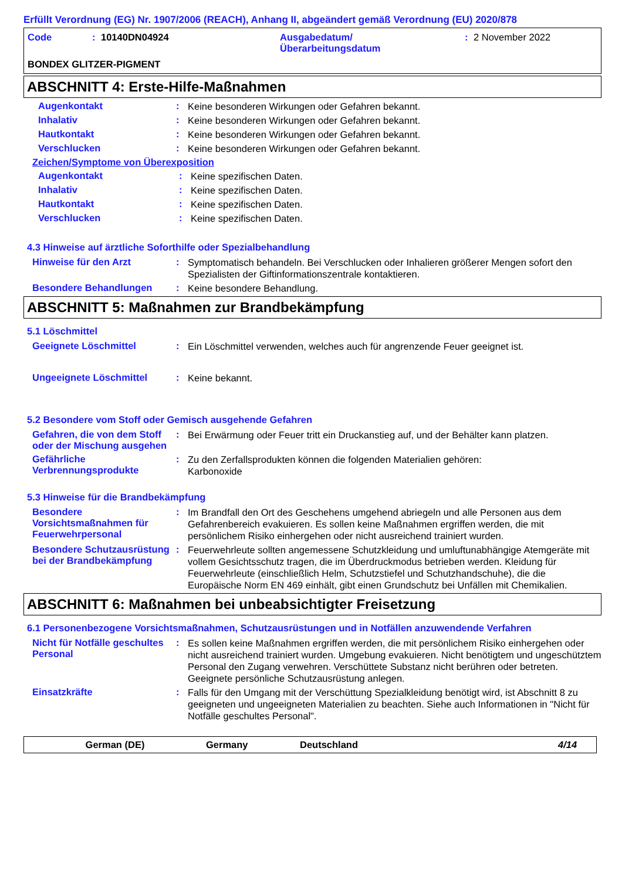Erfüllt Verordnung (EG) Nr. 1907/2006 (REACH), Anhang II, abgeändert gemäß Verordnung (EU) 2020/878
Code: 10140DN04924 Ausgabedatum/
Überarbeitungsdatum: 2 November 2022
BONDEX GLITZER-PIGMENT
ABSCHNITT 4: Erste-Hilfe-Maßnahmen
Augenkontakt: Keine besonderen Wirkungen oder Gefahren bekannt.
Inhalativ: Keine besonderen Wirkungen oder Gefahren bekannt.
Hautkontakt: Keine besonderen Wirkungen oder Gefahren bekannt.
Verschlucken: Keine besonderen Wirkungen oder Gefahren bekannt.
Zeichen/Symptome von Überexposition
Augenkontakt: Keine spezifischen Daten.
Inhalativ: Keine spezifischen Daten.
Hautkontakt: Keine spezifischen Daten.
Verschlucken: Keine spezifischen Daten.
4.3 Hinweise auf ärztliche Soforthilfe oder Spezialbehandlung
Hinweise für den Arzt: Symptomatisch behandeln. Bei Verschlucken oder Inhalieren größerer Mengen sofort den Spezialisten der Giftinformationszentrale kontaktieren.
Besondere Behandlungen: Keine besondere Behandlung.
ABSCHNITT 5: Maßnahmen zur Brandbekämpfung
5.1 Löschmittel
Geeignete Löschmittel: Ein Löschmittel verwenden, welches auch für angrenzende Feuer geeignet ist.
Ungeeignete Löschmittel: Keine bekannt.
5.2 Besondere vom Stoff oder Gemisch ausgehende Gefahren
Gefahren, die von dem Stoff oder der Mischung ausgehen: Bei Erwärmung oder Feuer tritt ein Druckanstieg auf, und der Behälter kann platzen.
Gefährliche Verbrennungsprodukte: Zu den Zerfallsprodukten können die folgenden Materialien gehören:
Karbonoxide
5.3 Hinweise für die Brandbekämpfung
Besondere Vorsichtsmaßnahmen für Feuerwehrpersonal: Im Brandfall den Ort des Geschehens umgehend abriegeln und alle Personen aus dem Gefahrenbereich evakuieren. Es sollen keine Maßnahmen ergriffen werden, die mit persönlichem Risiko einhergehen oder nicht ausreichend trainiert wurden.
Besondere Schutzausrüstung bei der Brandbekämpfung: Feuerwehrleute sollten angemessene Schutzkleidung und umluftunabhängige Atemgeräte mit vollem Gesichtsschutz tragen, die im Überdruckmodus betrieben werden. Kleidung für Feuerwehrleute (einschließlich Helm, Schutzstiefel und Schutzhandschuhe), die die Europäische Norm EN 469 einhält, gibt einen Grundschutz bei Unfällen mit Chemikalien.
ABSCHNITT 6: Maßnahmen bei unbeabsichtigter Freisetzung
6.1 Personenbezogene Vorsichtsmaßnahmen, Schutzausrüstungen und in Notfällen anzuwendende Verfahren
Nicht für Notfälle geschultes Personal: Es sollen keine Maßnahmen ergriffen werden, die mit persönlichem Risiko einhergehen oder nicht ausreichend trainiert wurden. Umgebung evakuieren. Nicht benötigtem und ungeschütztem Personal den Zugang verwehren. Verschüttete Substanz nicht berühren oder betreten. Geeignete persönliche Schutzausrüstung anlegen.
Einsatzkräfte: Falls für den Umgang mit der Verschüttung Spezialkleidung benötigt wird, ist Abschnitt 8 zu geeigneten und ungeeigneten Materialien zu beachten. Siehe auch Informationen in "Nicht für Notfälle geschultes Personal".
German (DE) Germany Deutschland 4/14